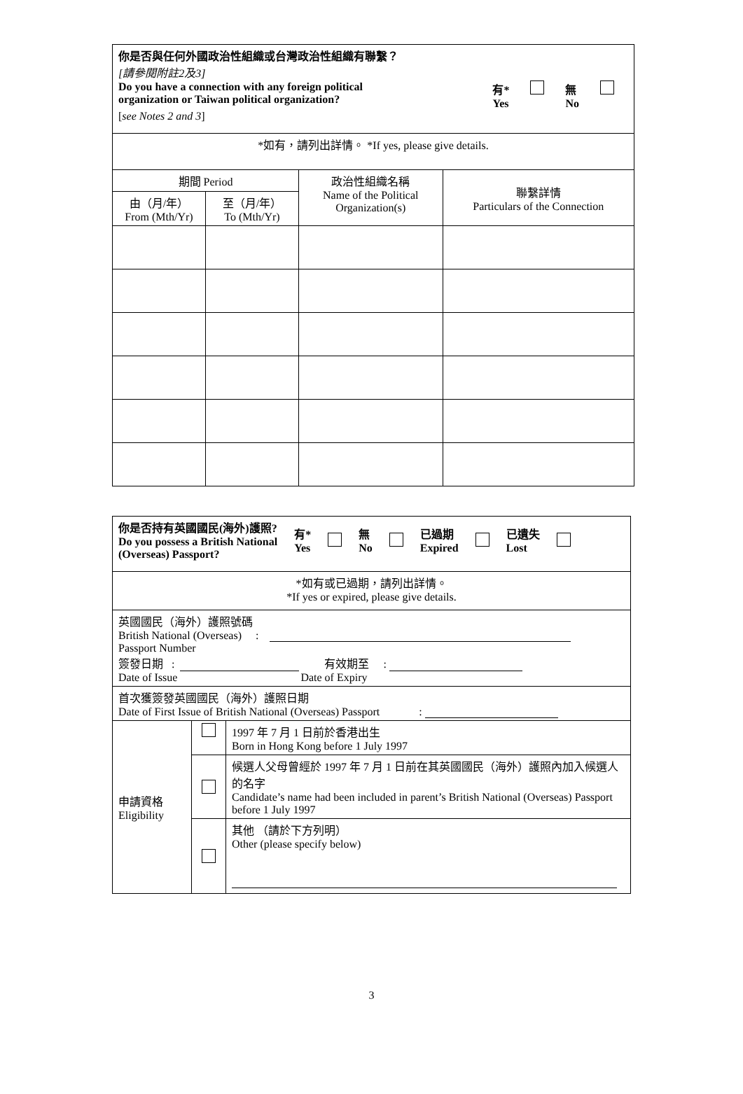| 你是否與任何外國政治性組織或台灣政治性組織有聯繫？ [請參閱附註2及3] Do you have a connection with any foreign political organization or Taiwan political organization? 有* Yes 無 No [ see Notes 2 and 3 ] | | | |
| *如有，請列出詳情。 *If yes, please give details. | | | |
| 期間 Period | | 政治性組織名稱 Name of the Political Organization(s) | 聯繫詳情 Particulars of the Connection |
| 由（月/年） From (Mth/Yr) | 至（月/年） To (Mth/Yr) | | |
| 你是否持有英國國民(海外)護照? Do you possess a British National (Overseas) Passport? 有* Yes 無 No 已過期 Expired 已遺失 Lost | | |
| *如有或已過期，請列出詳情。 *If yes or expired, please give details. | | |
| 英國國民（海外）護照號碼 British National (Overseas) : Passport Number 簽發日期 : 有效期至 : Date of Issue Date of Expiry | | |
| 首次獲簽發英國國民（海外）護照日期 Date of First Issue of British National (Overseas) Passport : | | |
| 申請資格 Eligibility | | 1997 年 7 月 1 日前於香港出生 Born in Hong Kong before 1 July 1997 |
| | | 候選人父母曾經於 1997 年 7 月 1 日前在其英國國民（海外）護照內加入候選人的名字 Candidate’s name had been included in parent’s British National (Overseas) Passport before 1 July 1997 |
| | | 其他 （請於下方列明） Other (please specify below) |
3